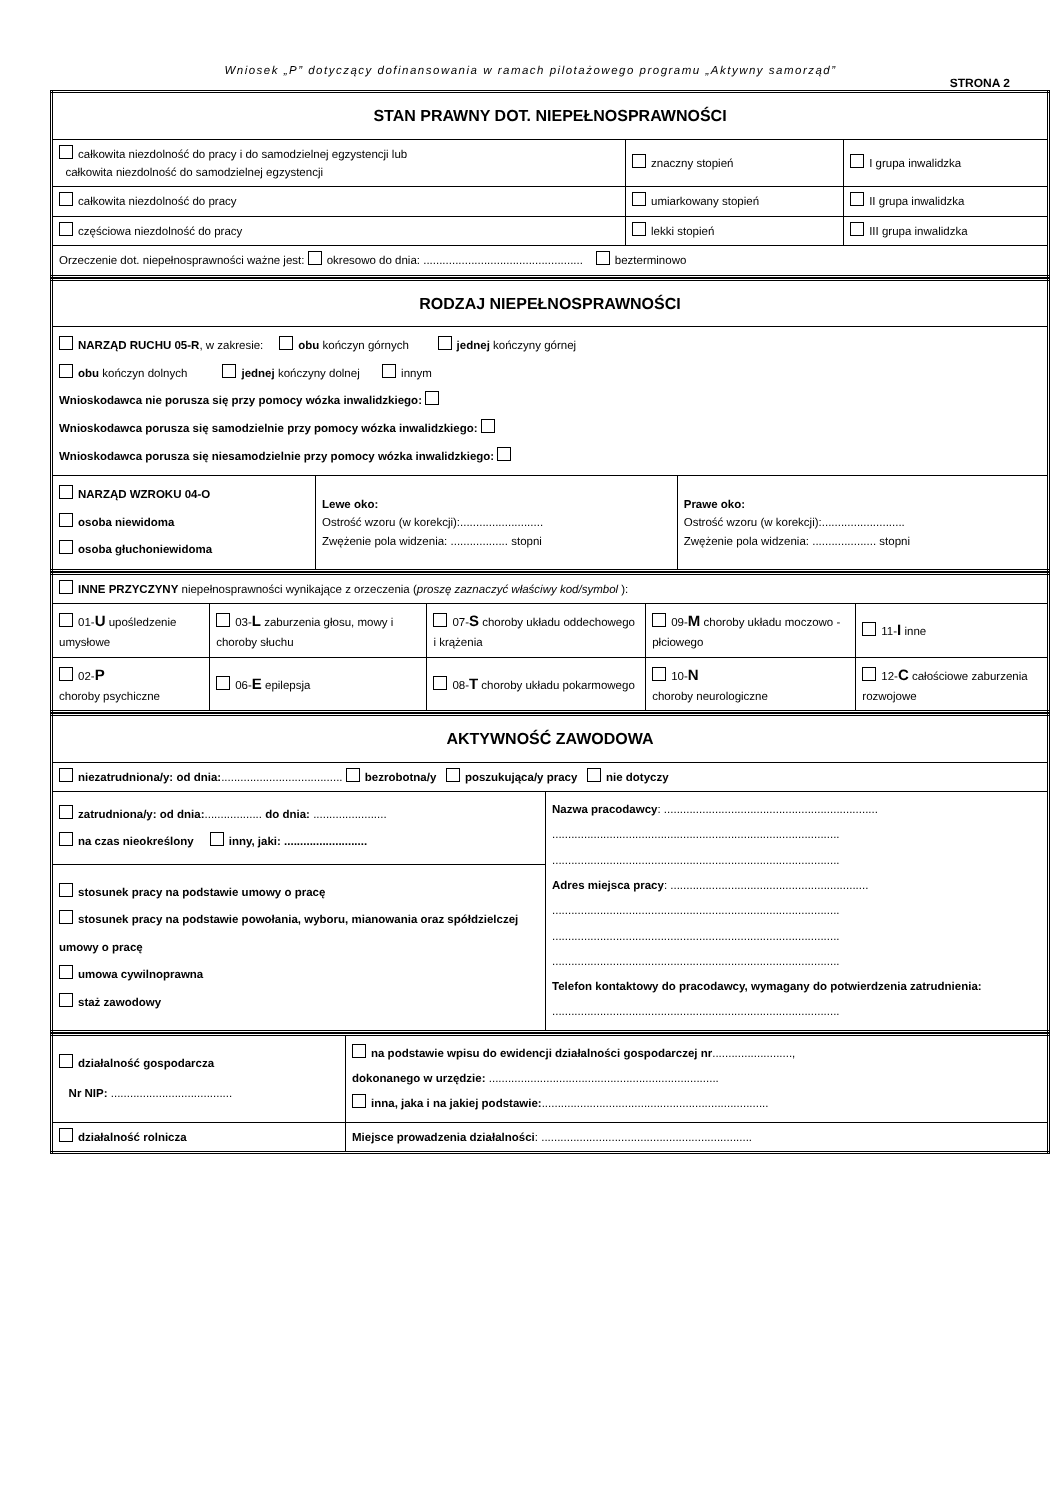Wniosek „P” dotyczący dofinansowania w ramach pilotażowego programu „Aktywny samorząd”
STRONA 2
| STAN PRAWNY DOT. NIEPEŁNOSPRAWNOŚCI | | |
| całkowita niezdolność do pracy i do samodzielnej egzystencji lub całkowita niezdolność do samodzielnej egzystencji | znaczny stopień | I grupa inwalidzka |
| całkowita niezdolność do pracy | umiarkowany stopień | II grupa inwalidzka |
| częściowa niezdolność do pracy | lekki stopień | III grupa inwalidzka |
| Orzeczenie dot. niepełnosprawności ważne jest: okresowo do dnia: .................................................. bezterminowo | | |
| RODZAJ NIEPEŁNOSPRAWNOŚCI | | |
| NARZĄD RUCHU 05-R , w zakresie: obu kończyn górnych jednej kończyny górnej obu kończyn dolnych jednej kończyny dolnej innym Wnioskodawca nie porusza się przy pomocy wózka inwalidzkiego: Wnioskodawca porusza się samodzielnie przy pomocy wózka inwalidzkiego: Wnioskodawca porusza się niesamodzielnie przy pomocy wózka inwalidzkiego: | | |
| NARZĄD WZROKU 04-O osoba niewidoma osoba głuchoniewidoma | Lewe oko: Ostrość wzoru (w korekcji):.......................... Zwężenie pola widzenia: .................. stopni | Prawe oko: Ostrość wzoru (w korekcji):.......................... Zwężenie pola widzenia: .................... stopni |
| INNE PRZYCZYNY niepełnosprawności wynikające z orzeczenia ( proszę zaznaczyć właściwy kod/symbol ): | | | | |
| 01- U upośledzenie umysłowe | 03- L zaburzenia głosu, mowy i choroby słuchu | 07- S choroby układu oddechowego i krążenia | 09- M choroby układu moczowo - płciowego | 11- I inne |
| 02- P choroby psychiczne | 06- E epilepsja | 08- T choroby układu pokarmowego | 10- N choroby neurologiczne | 12- C całościowe zaburzenia rozwojowe |
| AKTYWNOŚĆ ZAWODOWA | |
| niezatrudniona/y: od dnia: ...................................... bezrobotna/y poszukująca/y pracy nie dotyczy | |
| zatrudniona/y: od dnia: .................. do dnia: ....................... na czas nieokreślony inny, jaki: .......................... | Nazwa pracodawcy : ................................................................... .......................................................................................... .......................................................................................... Adres miejsca pracy : .............................................................. .......................................................................................... .......................................................................................... .......................................................................................... Telefon kontaktowy do pracodawcy, wymagany do potwierdzenia zatrudnienia: .......................................................................................... |
| stosunek pracy na podstawie umowy o pracę stosunek pracy na podstawie powołania, wyboru, mianowania oraz spółdzielczej umowy o pracę umowa cywilnoprawna staż zawodowy | |
| działalność gospodarcza Nr NIP: ...................................... | na podstawie wpisu do ewidencji działalności gospodarczej nr ........................., dokonanego w urzędzie: ........................................................................ inna, jaka i na jakiej podstawie: ....................................................................... |
| działalność rolnicza | Miejsce prowadzenia działalności : .................................................................. |